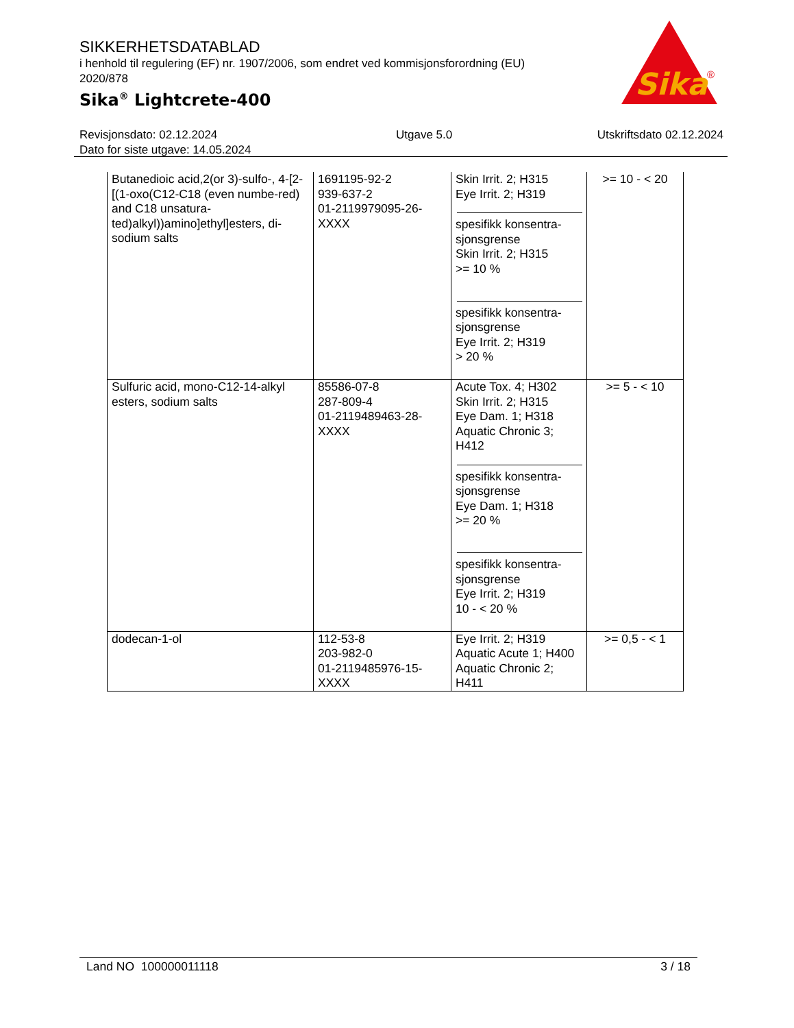SIKKERHETSDATABLAD
i henhold til regulering (EF) nr. 1907/2006, som endret ved kommisjonsforordning (EU) 2020/878
Sika<sup>®</sup> Lightcrete-400
Sika
®
Revisjonsdato: 02.12.2024
Dato for siste utgave: 14.05.2024
Utgave 5.0 Utskriftsdato 02.12.2024
| Butanedioic acid,2(or 3)-sulfo-, 4-[2-[(1-oxo(C12-C18 (even numbe-red) and C18 unsatura-ted)alkyl))amino]ethyl]esters, di-sodium salts | 1691195-92-2 939-637-2 01-2119979095-26-XXXX | Skin Irrit. 2; H315 Eye Irrit. 2; H319 spesifikk konsentra-sjonsgrense Skin Irrit. 2; H315 >= 10 % spesifikk konsentra-sjonsgrense Eye Irrit. 2; H319 > 20 % | >= 10 - < 20 |
| Sulfuric acid, mono-C12-14-alkyl esters, sodium salts | 85586-07-8 287-809-4 01-2119489463-28-XXXX | Acute Tox. 4; H302 Skin Irrit. 2; H315 Eye Dam. 1; H318 Aquatic Chronic 3; H412 spesifikk konsentra-sjonsgrense Eye Dam. 1; H318 >= 20 % spesifikk konsentra-sjonsgrense Eye Irrit. 2; H319 10 - < 20 % | >= 5 - < 10 |
| dodecan-1-ol | 112-53-8 203-982-0 01-2119485976-15-XXXX | Eye Irrit. 2; H319 Aquatic Acute 1; H400 Aquatic Chronic 2; H411 | >= 0,5 - < 1 |
Land NO 100000011118 3 / 18